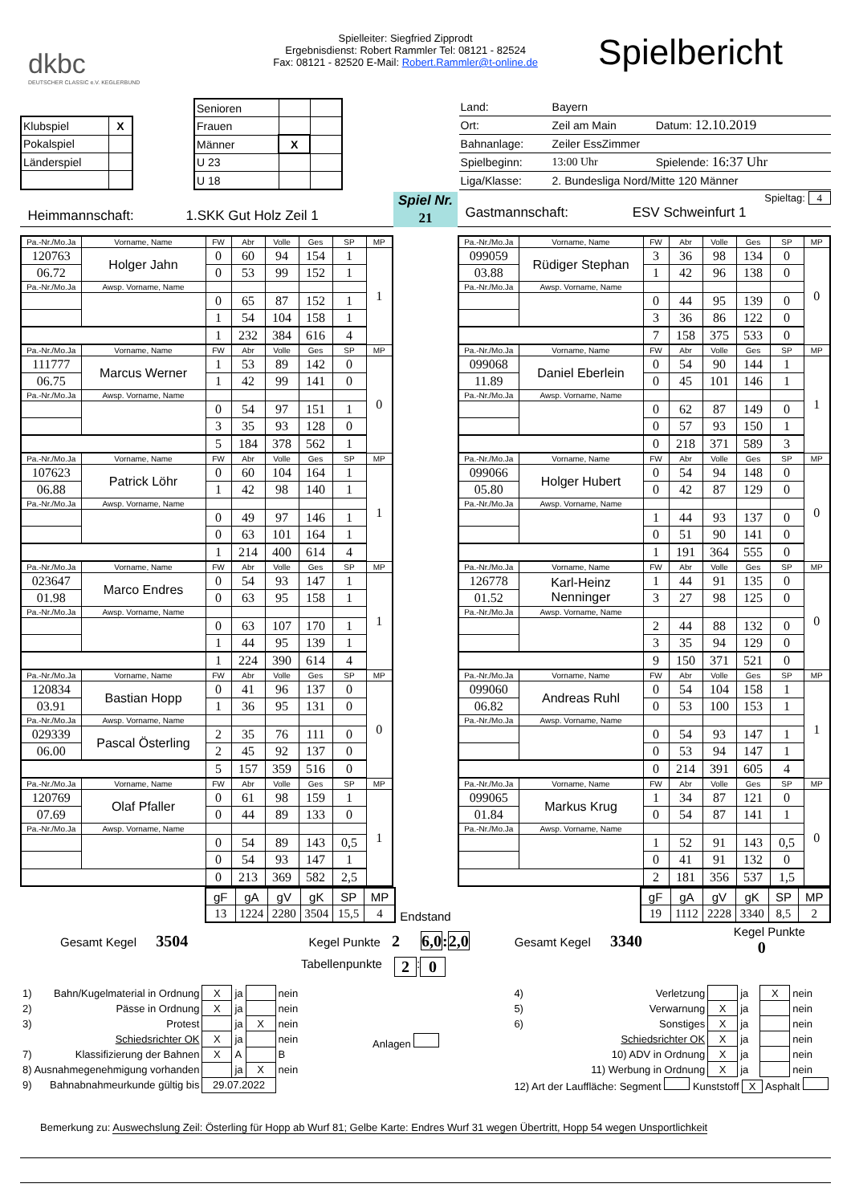dkbc
DEUTSCHER CLASSIC e.V. KEGLERBUND
Spielleiter: Siegfried Zipprodt
Ergebnisdienst: Robert Rammler Tel: 08121 - 82524
Fax: 08121 - 82520 E-Mail: Robert.Rammler@t-online.de
Spielbericht
| Klubspiel | X |
| Pokalspiel | |
| Länderspiel | |
| Senioren | | |
| Frauen | | |
| Männer | X | |
| U 23 | | |
| U 18 | | |
| Land: | Bayern | |
| Ort: | Zeil am Main | Datum: 12.10.2019 |
| Bahnanlage: | Zeiler EssZimmer | |
| Spielbeginn: | 13:00 Uhr | Spielende: 16:37 Uhr |
| Liga/Klasse: | 2. Bundesliga Nord/Mitte 120 Männer | |
Heimmannschaft: 1.SKK Gut Holz Zeil 1
Spiel Nr.
21
Spieltag: 4
Gastmannschaft: ESV Schweinfurt 1
| Pa.-Nr./Mo.Ja | Vorname, Name | FW | Abr | Volle | Ges | SP | MP |
| 120763 | Holger Jahn | 0 | 60 | 94 | 154 | 1 | 1 |
| 06.72 | | 0 | 53 | 99 | 152 | 1 | |
| Pa.-Nr./Mo.Ja | Awsp. Vorname, Name | | | | | | |
| | | 0 | 65 | 87 | 152 | 1 | |
| | | 1 | 54 | 104 | 158 | 1 | |
| | | 1 | 232 | 384 | 616 | 4 | |
| Pa.-Nr./Mo.Ja | Vorname, Name | FW | Abr | Volle | Ges | SP | MP |
| 111777 | Marcus Werner | 1 | 53 | 89 | 142 | 0 | 0 |
| 06.75 | | 1 | 42 | 99 | 141 | 0 | |
| Pa.-Nr./Mo.Ja | Awsp. Vorname, Name | | | | | | |
| | | 0 | 54 | 97 | 151 | 1 | |
| | | 3 | 35 | 93 | 128 | 0 | |
| | | 5 | 184 | 378 | 562 | 1 | |
| Pa.-Nr./Mo.Ja | Vorname, Name | FW | Abr | Volle | Ges | SP | MP |
| 107623 | Patrick Löhr | 0 | 60 | 104 | 164 | 1 | 1 |
| 06.88 | | 1 | 42 | 98 | 140 | 1 | |
| Pa.-Nr./Mo.Ja | Awsp. Vorname, Name | | | | | | |
| | | 0 | 49 | 97 | 146 | 1 | |
| | | 0 | 63 | 101 | 164 | 1 | |
| | | 1 | 214 | 400 | 614 | 4 | |
| Pa.-Nr./Mo.Ja | Vorname, Name | FW | Abr | Volle | Ges | SP | MP |
| 023647 | Marco Endres | 0 | 54 | 93 | 147 | 1 | 1 |
| 01.98 | | 0 | 63 | 95 | 158 | 1 | |
| Pa.-Nr./Mo.Ja | Awsp. Vorname, Name | | | | | | |
| | | 0 | 63 | 107 | 170 | 1 | |
| | | 1 | 44 | 95 | 139 | 1 | |
| | | 1 | 224 | 390 | 614 | 4 | |
| Pa.-Nr./Mo.Ja | Vorname, Name | FW | Abr | Volle | Ges | SP | MP |
| 120834 | Bastian Hopp | 0 | 41 | 96 | 137 | 0 | 0 |
| 03.91 | | 1 | 36 | 95 | 131 | 0 | |
| Pa.-Nr./Mo.Ja | Awsp. Vorname, Name | | | | | | |
| 029339 | Pascal Österling | 2 | 35 | 76 | 111 | 0 | |
| 06.00 | | 2 | 45 | 92 | 137 | 0 | |
| | | 5 | 157 | 359 | 516 | 0 | |
| Pa.-Nr./Mo.Ja | Vorname, Name | FW | Abr | Volle | Ges | SP | MP |
| 120769 | Olaf Pfaller | 0 | 61 | 98 | 159 | 1 | 1 |
| 07.69 | | 0 | 44 | 89 | 133 | 0 | |
| Pa.-Nr./Mo.Ja | Awsp. Vorname, Name | | | | | | |
| | | 0 | 54 | 89 | 143 | 0,5 | |
| | | 0 | 54 | 93 | 147 | 1 | |
| | | 0 | 213 | 369 | 582 | 2,5 | |
| Pa.-Nr./Mo.Ja | Vorname, Name | FW | Abr | Volle | Ges | SP | MP |
| 099059 | Rüdiger Stephan | 3 | 36 | 98 | 134 | 0 | 0 |
| 03.88 | | 1 | 42 | 96 | 138 | 0 | |
| Pa.-Nr./Mo.Ja | Awsp. Vorname, Name | | | | | | |
| | | 0 | 44 | 95 | 139 | 0 | |
| | | 3 | 36 | 86 | 122 | 0 | |
| | | 7 | 158 | 375 | 533 | 0 | |
| Pa.-Nr./Mo.Ja | Vorname, Name | FW | Abr | Volle | Ges | SP | MP |
| 099068 | Daniel Eberlein | 0 | 54 | 90 | 144 | 1 | 1 |
| 11.89 | | 0 | 45 | 101 | 146 | 1 | |
| Pa.-Nr./Mo.Ja | Awsp. Vorname, Name | | | | | | |
| | | 0 | 62 | 87 | 149 | 0 | |
| | | 0 | 57 | 93 | 150 | 1 | |
| | | 0 | 218 | 371 | 589 | 3 | |
| Pa.-Nr./Mo.Ja | Vorname, Name | FW | Abr | Volle | Ges | SP | MP |
| 099066 | Holger Hubert | 0 | 54 | 94 | 148 | 0 | 0 |
| 05.80 | | 0 | 42 | 87 | 129 | 0 | |
| Pa.-Nr./Mo.Ja | Awsp. Vorname, Name | | | | | | |
| | | 1 | 44 | 93 | 137 | 0 | |
| | | 0 | 51 | 90 | 141 | 0 | |
| | | 1 | 191 | 364 | 555 | 0 | |
| Pa.-Nr./Mo.Ja | Vorname, Name | FW | Abr | Volle | Ges | SP | MP |
| 126778 | Karl-Heinz Nenninger | 1 | 44 | 91 | 135 | 0 | 0 |
| 01.52 | | 3 | 27 | 98 | 125 | 0 | |
| Pa.-Nr./Mo.Ja | Awsp. Vorname, Name | | | | | | |
| | | 2 | 44 | 88 | 132 | 0 | |
| | | 3 | 35 | 94 | 129 | 0 | |
| | | 9 | 150 | 371 | 521 | 0 | |
| Pa.-Nr./Mo.Ja | Vorname, Name | FW | Abr | Volle | Ges | SP | MP |
| 099060 | Andreas Ruhl | 0 | 54 | 104 | 158 | 1 | 1 |
| 06.82 | | 0 | 53 | 100 | 153 | 1 | |
| Pa.-Nr./Mo.Ja | Awsp. Vorname, Name | | | | | | |
| | | 0 | 54 | 93 | 147 | 1 | |
| | | 0 | 53 | 94 | 147 | 1 | |
| | | 0 | 214 | 391 | 605 | 4 | |
| Pa.-Nr./Mo.Ja | Vorname, Name | FW | Abr | Volle | Ges | SP | MP |
| 099065 | Markus Krug | 1 | 34 | 87 | 121 | 0 | 0 |
| 01.84 | | 0 | 54 | 87 | 141 | 1 | |
| Pa.-Nr./Mo.Ja | Awsp. Vorname, Name | | | | | | |
| | | 1 | 52 | 91 | 143 | 0,5 | |
| | | 0 | 41 | 91 | 132 | 0 | |
| | | 2 | 181 | 356 | 537 | 1,5 | |
| gF | gA | gV | gK | SP | MP |
| 13 | 1224 | 2280 | 3504 | 15,5 | 4 |
Endstand
| gF | gA | gV | gK | SP | MP |
| 19 | 1112 | 2228 | 3340 | 8,5 | 2 |
Gesamt Kegel 3504
Kegel Punkte 2
6,0:2,0
Gesamt Kegel 3340
Kegel Punkte 0
Tabellenpunkte 2 : 0
| 1) | Bahn/Kugelmaterial in Ordnung | X | ja | | nein |
| 2) | Pässe in Ordnung | X | ja | | nein |
| 3) | Protest | | ja | X | nein |
| | Schiedsrichter OK | X | ja | | nein |
| 7) | Klassifizierung der Bahnen | X | A | | B |
| 8) Ausnahmegenehmigung vorhanden | | | ja | X | nein |
| 9) | Bahnabnahmeurkunde gültig bis | 29.07.2022 | | | |
Anlagen
| 4) | Verletzung | | ja | X | nein |
| 5) | Verwarnung | X | ja | | nein |
| 6) | Sonstiges | X | ja | | nein |
| | Schiedsrichter OK | X | ja | | nein |
| 10) ADV in Ordnung | | X | ja | | nein |
| 11) Werbung in Ordnung | | X | ja | | nein |
| 12) Art der Lauffläche: Segment Kunststoff X Asphalt | | | | | |
Bemerkung zu: Auswechslung Zeil: Österling für Hopp ab Wurf 81; Gelbe Karte: Endres Wurf 31 wegen Übertritt, Hopp 54 wegen Unsportlichkeit